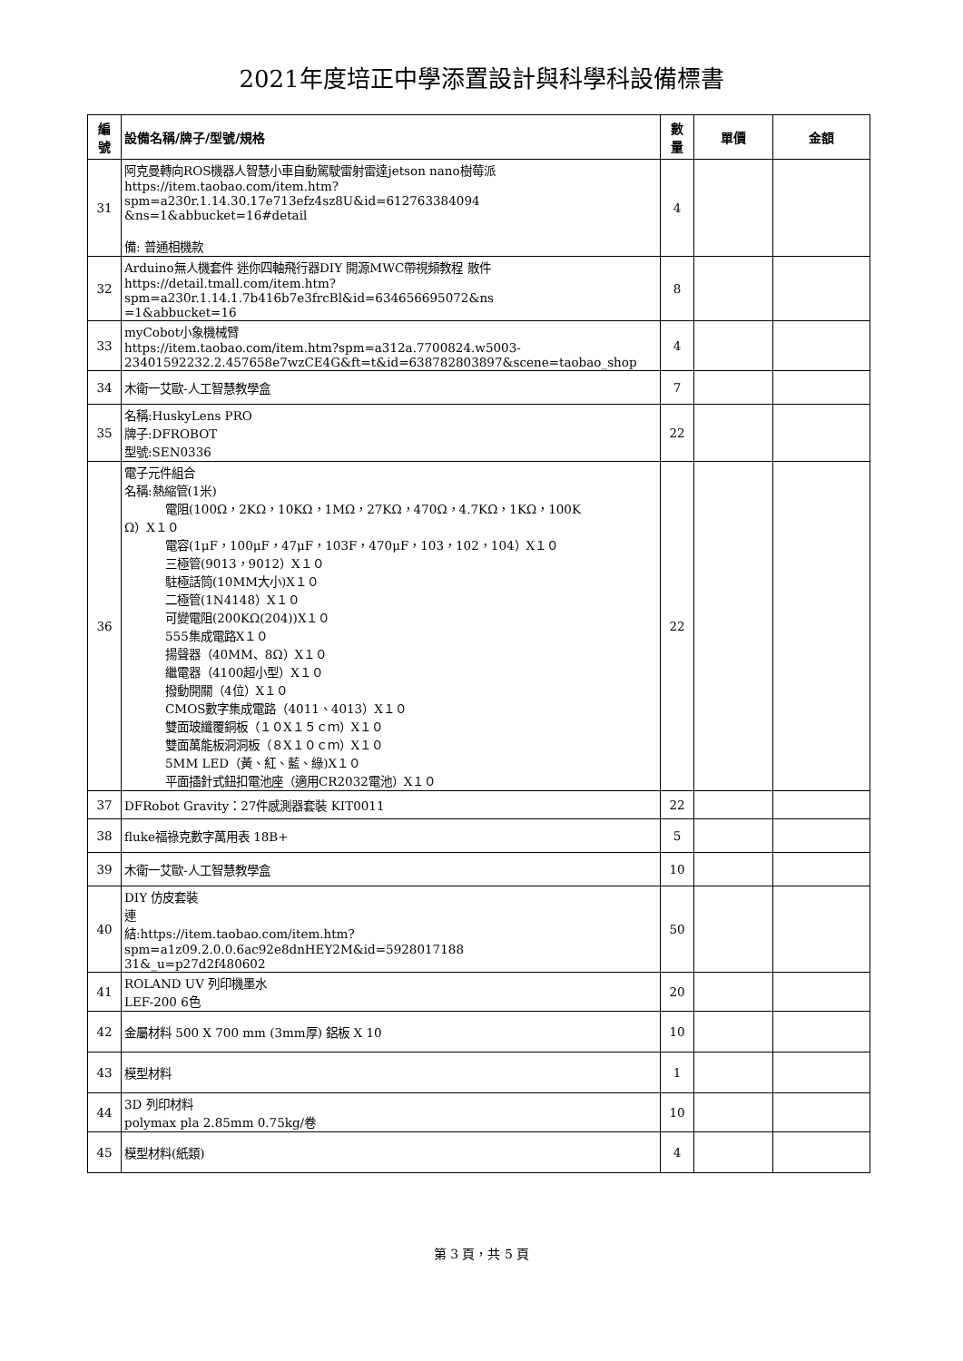2021年度培正中學添置設計與科學科設備標書
| 編 號 | 設備名稱/牌子/型號/規格 | 數 量 | 單價 | 金額 |
| --- | --- | --- | --- | --- |
| 31 | 阿克曼轉向ROS機器人智慧小車自動駕駛雷射雷達jetson nano樹莓派 https://item.taobao.com/item.htm?spm=a230r.1.14.30.17e713efz4sz8U&id=612763384094 &ns=1&abbucket=16#detail 備: 普通相機款 | 4 | | |
| 32 | Arduino無人機套件 迷你四軸飛行器DIY 開源MWC帶視頻教程 散件 https://detail.tmall.com/item.htm?spm=a230r.1.14.1.7b416b7e3frcBl&id=634656695072&ns =1&abbucket=16 | 8 | | |
| 33 | myCobot小象機械臂 https://item.taobao.com/item.htm?spm=a312a.7700824.w5003- 23401592232.2.457658e7wzCE4G&ft=t&id=638782803897&scene=taobao_shop | 4 | | |
| 34 | 木衛一艾歐-人工智慧教學盒 | 7 | | |
| 35 | 名稱:HuskyLens PRO 牌子:DFROBOT 型號:SEN0336 | 22 | | |
| 36 | 電子元件組合 名稱:熱縮管(1米) 電阻(100Ω，2KΩ，10KΩ，1MΩ，27KΩ，470Ω，4.7KΩ，1KΩ，100K Ω）X１０ 電容(1μF，100μF，47μF，103F，470μF，103，102，104）X１０ 三極管(9013，9012）X１０ 駐極話筒(10MM大小)X１０ 二極管(1N4148）X１０ 可變電阻(200KΩ(204))X１０ 555集成電路X１０ 揚聲器（40MM、8Ω）X１０ 繼電器（4100超小型）X１０ 撥動開關（4位）X１０ CMOS數字集成電路（4011、4013）X１０ 雙面玻纖覆銅板（１０X１５ｃｍ）X１０ 雙面萬能板洞洞板（８X１０ｃｍ）X１０ 5MM LED（黃、紅、藍、綠)X１０ 平面插針式鈕扣電池座（適用CR2032電池）X１０ | 22 | | |
| 37 | DFRobot Gravity：27件感測器套裝 KIT0011 | 22 | | |
| 38 | fluke福祿克數字萬用表 18B+ | 5 | | |
| 39 | 木衛一艾歐-人工智慧教學盒 | 10 | | |
| 40 | DIY 仿皮套裝 連 結:https://item.taobao.com/item.htm?spm=a1z09.2.0.0.6ac92e8dnHEY2M&id=5928017188 31&_u=p27d2f480602 | 50 | | |
| 41 | ROLAND UV 列印機墨水 LEF-200 6色 | 20 | | |
| 42 | 金屬材料 500 X 700 mm (3mm厚) 鋁板 X 10 | 10 | | |
| 43 | 模型材料 | 1 | | |
| 44 | 3D 列印材料 polymax pla 2.85mm 0.75kg/卷 | 10 | | |
| 45 | 模型材料(紙類) | 4 | | |
第 3 頁，共 5 頁